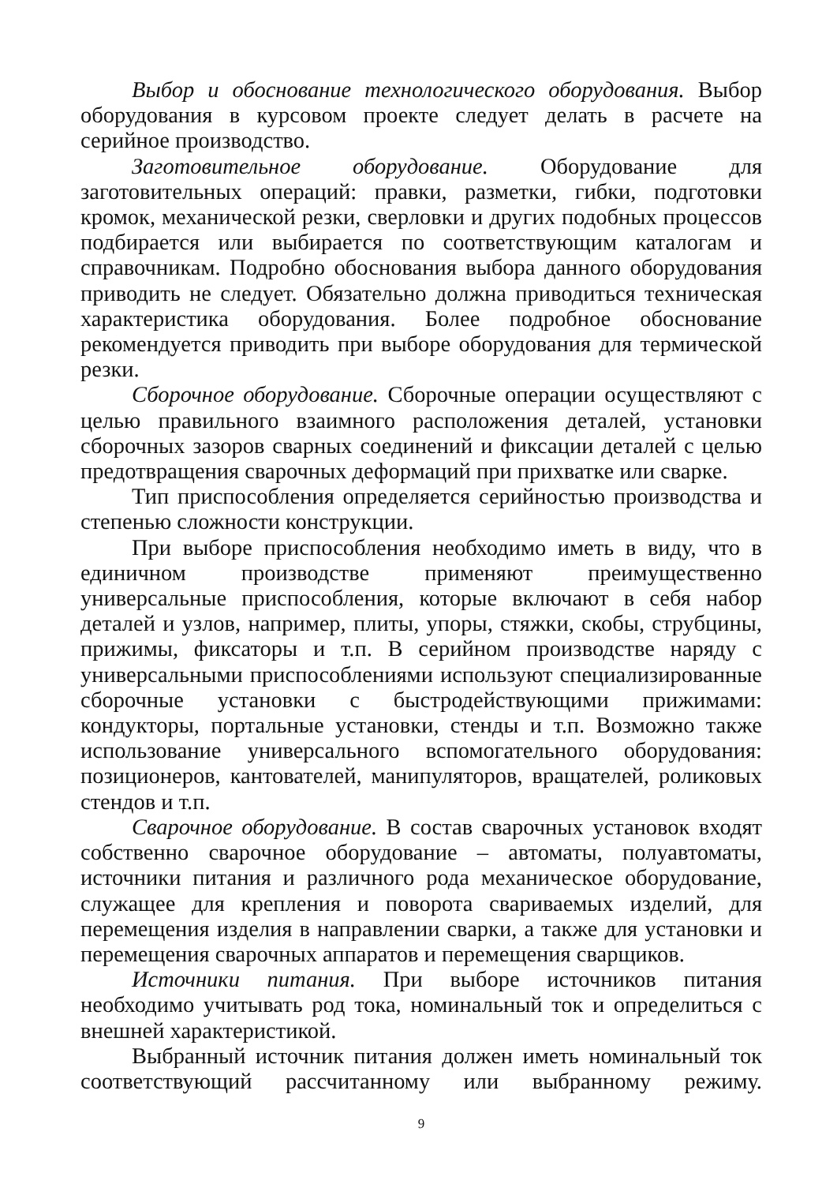Выбор и обоснование технологического оборудования. Выбор оборудования в курсовом проекте следует делать в расчете на серийное производство.
Заготовительное оборудование. Оборудование для заготовительных операций: правки, разметки, гибки, подготовки кромок, механической резки, сверловки и других подобных процессов подбирается или выбирается по соответствующим каталогам и справочникам. Подробно обоснования выбора данного оборудования приводить не следует. Обязательно должна приводиться техническая характеристика оборудования. Более подробное обоснование рекомендуется приводить при выборе оборудования для термической резки.
Сборочное оборудование. Сборочные операции осуществляют с целью правильного взаимного расположения деталей, установки сборочных зазоров сварных соединений и фиксации деталей с целью предотвращения сварочных деформаций при прихватке или сварке.
Тип приспособления определяется серийностью производства и степенью сложности конструкции.
При выборе приспособления необходимо иметь в виду, что в единичном производстве применяют преимущественно универсальные приспособления, которые включают в себя набор деталей и узлов, например, плиты, упоры, стяжки, скобы, струбцины, прижимы, фиксаторы и т.п. В серийном производстве наряду с универсальными приспособлениями используют специализированные сборочные установки с быстродействующими прижимами: кондукторы, портальные установки, стенды и т.п. Возможно также использование универсального вспомогательного оборудования: позиционеров, кантователей, манипуляторов, вращателей, роликовых стендов и т.п.
Сварочное оборудование. В состав сварочных установок входят собственно сварочное оборудование – автоматы, полуавтоматы, источники питания и различного рода механическое оборудование, служащее для крепления и поворота свариваемых изделий, для перемещения изделия в направлении сварки, а также для установки и перемещения сварочных аппаратов и перемещения сварщиков.
Источники питания. При выборе источников питания необходимо учитывать род тока, номинальный ток и определиться с внешней характеристикой.
Выбранный источник питания должен иметь номинальный ток соответствующий рассчитанному или выбранному режиму.
9